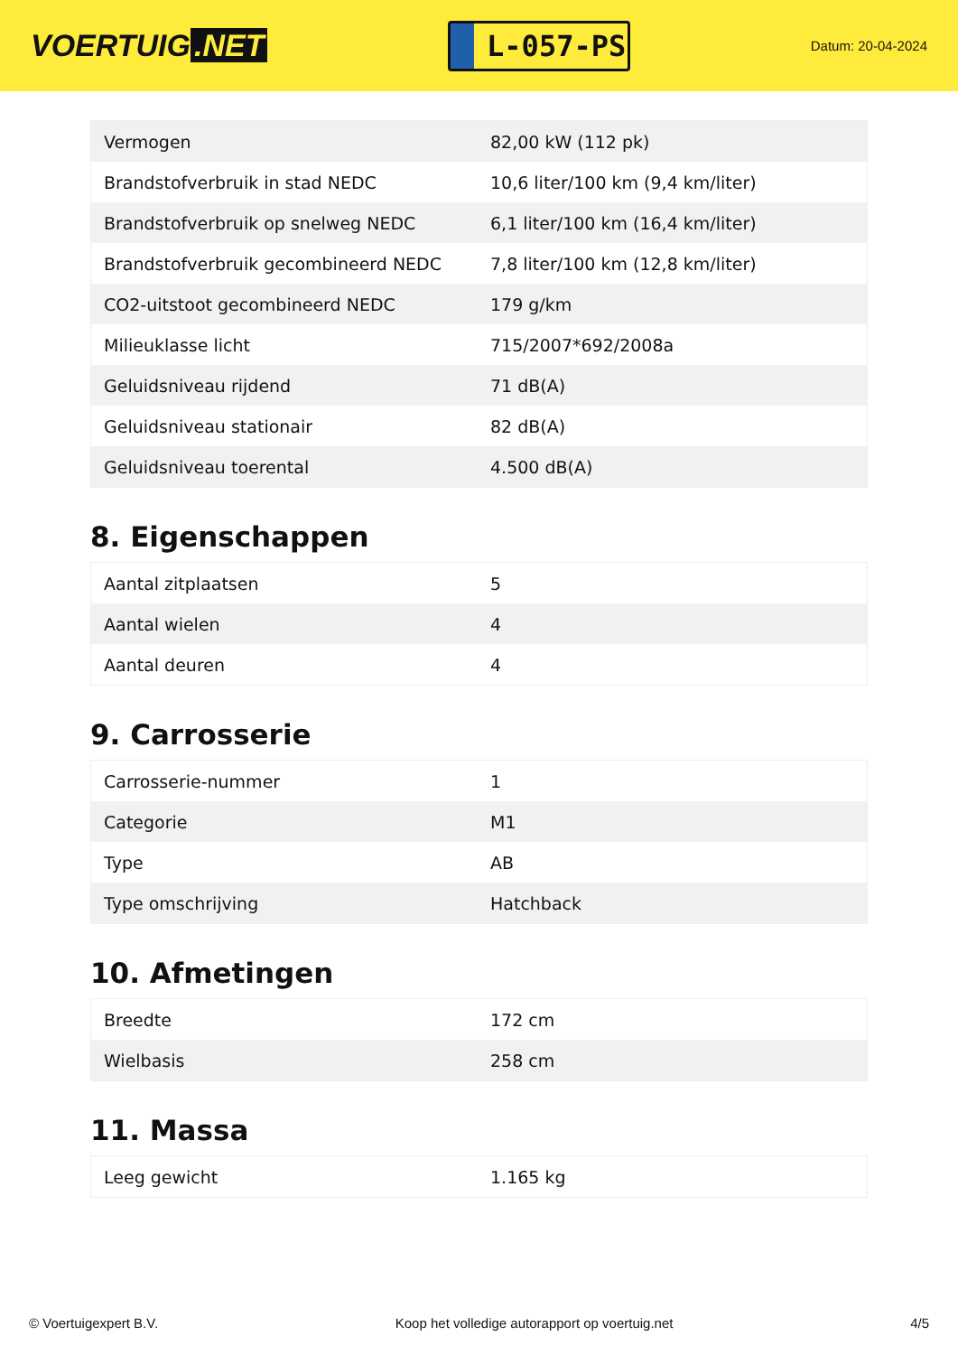VOERTUIG.NET
L-057-PS
Datum: 20-04-2024
| Vermogen | 82,00 kW (112 pk) |
| Brandstofverbruik in stad NEDC | 10,6 liter/100 km (9,4 km/liter) |
| Brandstofverbruik op snelweg NEDC | 6,1 liter/100 km (16,4 km/liter) |
| Brandstofverbruik gecombineerd NEDC | 7,8 liter/100 km (12,8 km/liter) |
| CO2-uitstoot gecombineerd NEDC | 179 g/km |
| Milieuklasse licht | 715/2007*692/2008a |
| Geluidsniveau rijdend | 71 dB(A) |
| Geluidsniveau stationair | 82 dB(A) |
| Geluidsniveau toerental | 4.500 dB(A) |
8. Eigenschappen
| Aantal zitplaatsen | 5 |
| Aantal wielen | 4 |
| Aantal deuren | 4 |
9. Carrosserie
| Carrosserie-nummer | 1 |
| Categorie | M1 |
| Type | AB |
| Type omschrijving | Hatchback |
10. Afmetingen
| Breedte | 172 cm |
| Wielbasis | 258 cm |
11. Massa
| Leeg gewicht | 1.165 kg |
© Voertuigexpert B.V. Koop het volledige autorapport op voertuig.net 4/5